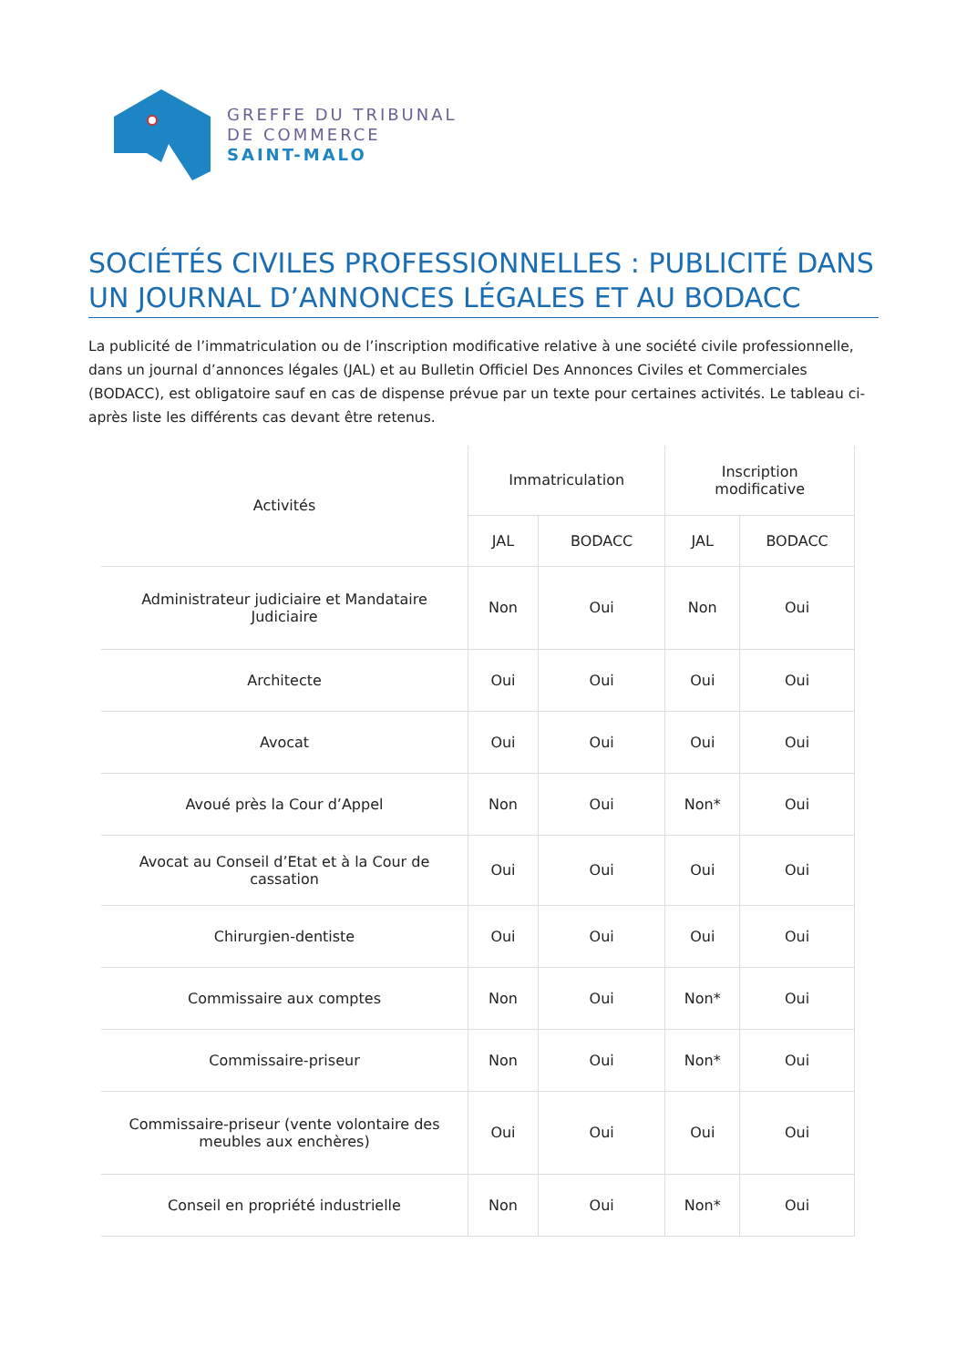GREFFE DU TRIBUNAL
DE COMMERCE
SAINT-MALO
SOCIÉTÉS CIVILES PROFESSIONNELLES : PUBLICITÉ DANS UN JOURNAL D’ANNONCES LÉGALES ET AU BODACC
La publicité de l’immatriculation ou de l’inscription modificative relative à une société civile professionnelle, dans un journal d’annonces légales (JAL) et au Bulletin Officiel Des Annonces Civiles et Commerciales (BODACC), est obligatoire sauf en cas de dispense prévue par un texte pour certaines activités. Le tableau ci-après liste les différents cas devant être retenus.
| Activités | Immatriculation | | Inscription modificative | |
| --- | --- | --- | --- | --- |
| | JAL | BODACC | JAL | BODACC |
| Administrateur judiciaire et Mandataire Judiciaire | Non | Oui | Non | Oui |
| Architecte | Oui | Oui | Oui | Oui |
| Avocat | Oui | Oui | Oui | Oui |
| Avoué près la Cour d’Appel | Non | Oui | Non* | Oui |
| Avocat au Conseil d’Etat et à la Cour de cassation | Oui | Oui | Oui | Oui |
| Chirurgien-dentiste | Oui | Oui | Oui | Oui |
| Commissaire aux comptes | Non | Oui | Non* | Oui |
| Commissaire-priseur | Non | Oui | Non* | Oui |
| Commissaire-priseur (vente volontaire des meubles aux enchères) | Oui | Oui | Oui | Oui |
| Conseil en propriété industrielle | Non | Oui | Non* | Oui |